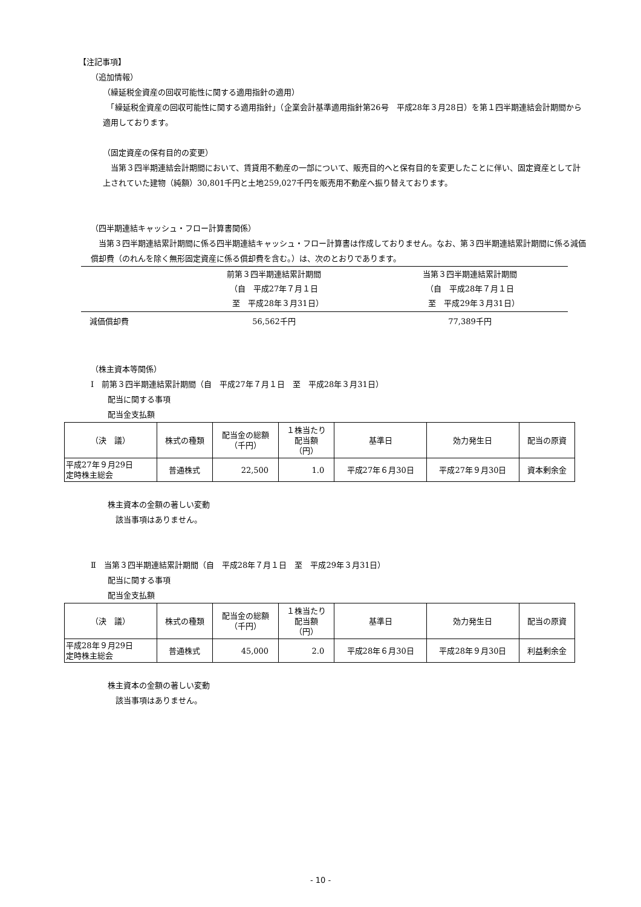【注記事項】
（追加情報）
（繰延税金資産の回収可能性に関する適用指針の適用）
　「繰延税金資産の回収可能性に関する適用指針」（企業会計基準適用指針第26号　平成28年３月28日）を第１四半期連結会計期間から適用しております。
（固定資産の保有目的の変更）
　当第３四半期連結会計期間において、賃貸用不動産の一部について、販売目的へと保有目的を変更したことに伴い、固定資産として計上されていた建物（純額）30,801千円と土地259,027千円を販売用不動産へ振り替えております。
（四半期連結キャッシュ・フロー計算書関係）
　当第３四半期連結累計期間に係る四半期連結キャッシュ・フロー計算書は作成しておりません。なお、第３四半期連結累計期間に係る減価償却費（のれんを除く無形固定資産に係る償却費を含む。）は、次のとおりであります。
| | 前第３四半期連結累計期間 （自 平成27年７月１日 至 平成28年３月31日） | 当第３四半期連結累計期間 （自 平成28年７月１日 至 平成29年３月31日） |
| --- | --- | --- |
| 減価償却費 | 56,562千円 | 77,389千円 |
（株主資本等関係）
Ⅰ　前第３四半期連結累計期間（自　平成27年７月１日　至　平成28年３月31日）
配当に関する事項
配当金支払額
| （決 議） | 株式の種類 | 配当金の総額 （千円） | １株当たり 配当額 （円） | 基準日 | 効力発生日 | 配当の原資 |
| --- | --- | --- | --- | --- | --- | --- |
| 平成27年９月29日 定時株主総会 | 普通株式 | 22,500 | 1.0 | 平成27年６月30日 | 平成27年９月30日 | 資本剰余金 |
株主資本の金額の著しい変動
　該当事項はありません。
Ⅱ　当第３四半期連結累計期間（自　平成28年７月１日　至　平成29年３月31日）
配当に関する事項
配当金支払額
| （決 議） | 株式の種類 | 配当金の総額 （千円） | １株当たり 配当額 （円） | 基準日 | 効力発生日 | 配当の原資 |
| --- | --- | --- | --- | --- | --- | --- |
| 平成28年９月29日 定時株主総会 | 普通株式 | 45,000 | 2.0 | 平成28年６月30日 | 平成28年９月30日 | 利益剰余金 |
株主資本の金額の著しい変動
　該当事項はありません。
- 10 -